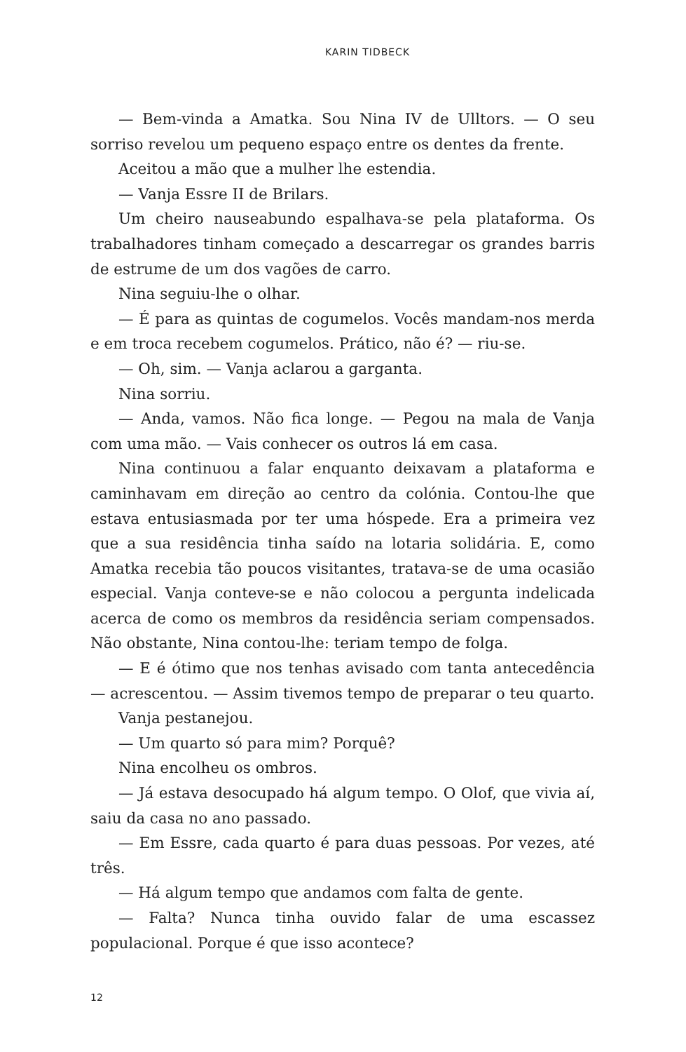KARIN TIDBECK
— Bem-vinda a Amatka. Sou Nina IV de Ulltors. — O seu sorriso revelou um pequeno espaço entre os dentes da frente.
Aceitou a mão que a mulher lhe estendia.
— Vanja Essre II de Brilars.
Um cheiro nauseabundo espalhava-se pela plataforma. Os trabalhadores tinham começado a descarregar os grandes barris de estrume de um dos vagões de carro.
Nina seguiu-lhe o olhar.
— É para as quintas de cogumelos. Vocês mandam-nos merda e em troca recebem cogumelos. Prático, não é? — riu-se.
— Oh, sim. — Vanja aclarou a garganta.
Nina sorriu.
— Anda, vamos. Não fica longe. — Pegou na mala de Vanja com uma mão. — Vais conhecer os outros lá em casa.
Nina continuou a falar enquanto deixavam a plataforma e caminhavam em direção ao centro da colónia. Contou-lhe que estava entusiasmada por ter uma hóspede. Era a primeira vez que a sua residência tinha saído na lotaria solidária. E, como Amatka recebia tão poucos visitantes, tratava-se de uma ocasião especial. Vanja conteve-se e não colocou a pergunta indelicada acerca de como os membros da residência seriam compensados. Não obstante, Nina contou-lhe: teriam tempo de folga.
— E é ótimo que nos tenhas avisado com tanta antecedência — acrescentou. — Assim tivemos tempo de preparar o teu quarto.
Vanja pestanejou.
— Um quarto só para mim? Porquê?
Nina encolheu os ombros.
— Já estava desocupado há algum tempo. O Olof, que vivia aí, saiu da casa no ano passado.
— Em Essre, cada quarto é para duas pessoas. Por vezes, até três.
— Há algum tempo que andamos com falta de gente.
— Falta? Nunca tinha ouvido falar de uma escassez populacional. Porque é que isso acontece?
12